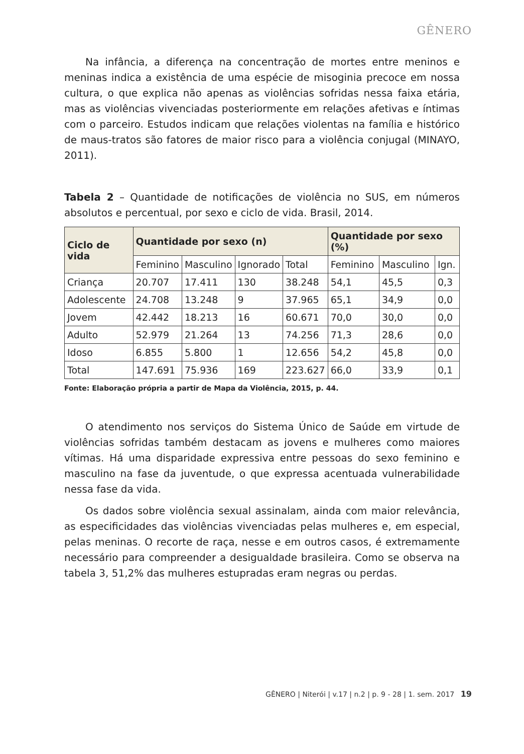GÊNERO
Na infância, a diferença na concentração de mortes entre meninos e meninas indica a existência de uma espécie de misoginia precoce em nossa cultura, o que explica não apenas as violências sofridas nessa faixa etária, mas as violências vivenciadas posteriormente em relações afetivas e íntimas com o parceiro. Estudos indicam que relações violentas na família e histórico de maus-tratos são fatores de maior risco para a violência conjugal (MINAYO, 2011).
Tabela 2 – Quantidade de notificações de violência no SUS, em números absolutos e percentual, por sexo e ciclo de vida. Brasil, 2014.
| Ciclo de vida | Quantidade por sexo (n) | | | | Quantidade por sexo (%) | | |
| --- | --- | --- | --- | --- | --- | --- | --- |
| | Feminino | Masculino | Ignorado | Total | Feminino | Masculino | Ign. |
| Criança | 20.707 | 17.411 | 130 | 38.248 | 54,1 | 45,5 | 0,3 |
| Adolescente | 24.708 | 13.248 | 9 | 37.965 | 65,1 | 34,9 | 0,0 |
| Jovem | 42.442 | 18.213 | 16 | 60.671 | 70,0 | 30,0 | 0,0 |
| Adulto | 52.979 | 21.264 | 13 | 74.256 | 71,3 | 28,6 | 0,0 |
| Idoso | 6.855 | 5.800 | 1 | 12.656 | 54,2 | 45,8 | 0,0 |
| Total | 147.691 | 75.936 | 169 | 223.627 | 66,0 | 33,9 | 0,1 |
Fonte: Elaboração própria a partir de Mapa da Violência, 2015, p. 44.
O atendimento nos serviços do Sistema Único de Saúde em virtude de violências sofridas também destacam as jovens e mulheres como maiores vítimas. Há uma disparidade expressiva entre pessoas do sexo feminino e masculino na fase da juventude, o que expressa acentuada vulnerabilidade nessa fase da vida.
Os dados sobre violência sexual assinalam, ainda com maior relevância, as especificidades das violências vivenciadas pelas mulheres e, em especial, pelas meninas. O recorte de raça, nesse e em outros casos, é extremamente necessário para compreender a desigualdade brasileira. Como se observa na tabela 3, 51,2% das mulheres estupradas eram negras ou perdas.
GÊNERO | Niterói | v.17 | n.2 | p. 9 - 28 | 1. sem. 2017 19